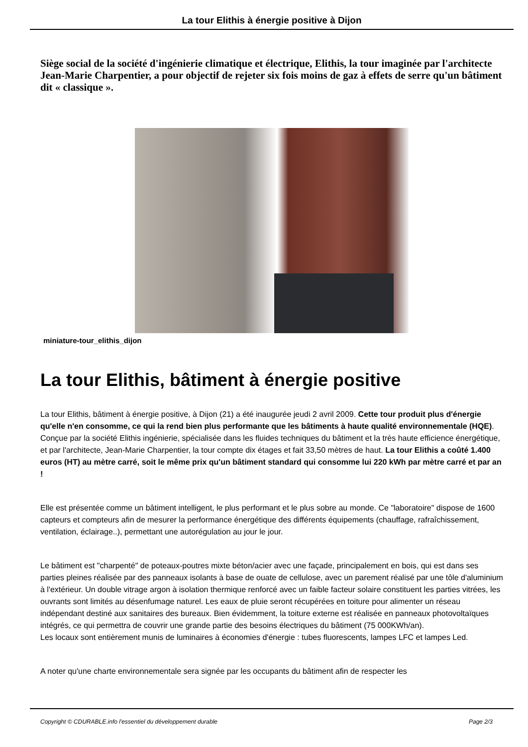La tour Elithis à énergie positive à Dijon
Siège social de la société d'ingénierie climatique et électrique, Elithis, la tour imaginée par l'architecte Jean-Marie Charpentier, a pour objectif de rejeter six fois moins de gaz à effets de serre qu'un bâtiment dit « classique ».
miniature-tour_elithis_dijon
La tour Elithis, bâtiment à énergie positive
La tour Elithis, bâtiment à énergie positive, à Dijon (21) a été inaugurée jeudi 2 avril 2009. Cette tour produit plus d'énergie qu'elle n'en consomme, ce qui la rend bien plus performante que les bâtiments à haute qualité environnementale (HQE). Conçue par la société Elithis ingénierie, spécialisée dans les fluides techniques du bâtiment et la très haute efficience énergétique, et par l'architecte, Jean-Marie Charpentier, la tour compte dix étages et fait 33,50 mètres de haut. La tour Elithis a coûté 1.400 euros (HT) au mètre carré, soit le même prix qu'un bâtiment standard qui consomme lui 220 kWh par mètre carré et par an !
Elle est présentée comme un bâtiment intelligent, le plus performant et le plus sobre au monde. Ce "laboratoire" dispose de 1600 capteurs et compteurs afin de mesurer la performance énergétique des différents équipements (chauffage, rafraîchissement, ventilation, éclairage..), permettant une autorégulation au jour le jour.
Le bâtiment est "charpenté" de poteaux-poutres mixte béton/acier avec une façade, principalement en bois, qui est dans ses parties pleines réalisée par des panneaux isolants à base de ouate de cellulose, avec un parement réalisé par une tôle d'aluminium à l'extérieur. Un double vitrage argon à isolation thermique renforcé avec un faible facteur solaire constituent les parties vitrées, les ouvrants sont limités au désenfumage naturel. Les eaux de pluie seront récupérées en toiture pour alimenter un réseau indépendant destiné aux sanitaires des bureaux. Bien évidemment, la toiture externe est réalisée en panneaux photovoltaïques intégrés, ce qui permettra de couvrir une grande partie des besoins électriques du bâtiment (75 000KWh/an).
Les locaux sont entièrement munis de luminaires à économies d'énergie : tubes fluorescents, lampes LFC et lampes Led.
A noter qu'une charte environnementale sera signée par les occupants du bâtiment afin de respecter les
Copyright © CDURABLE.info l'essentiel du développement durable Page 2/3